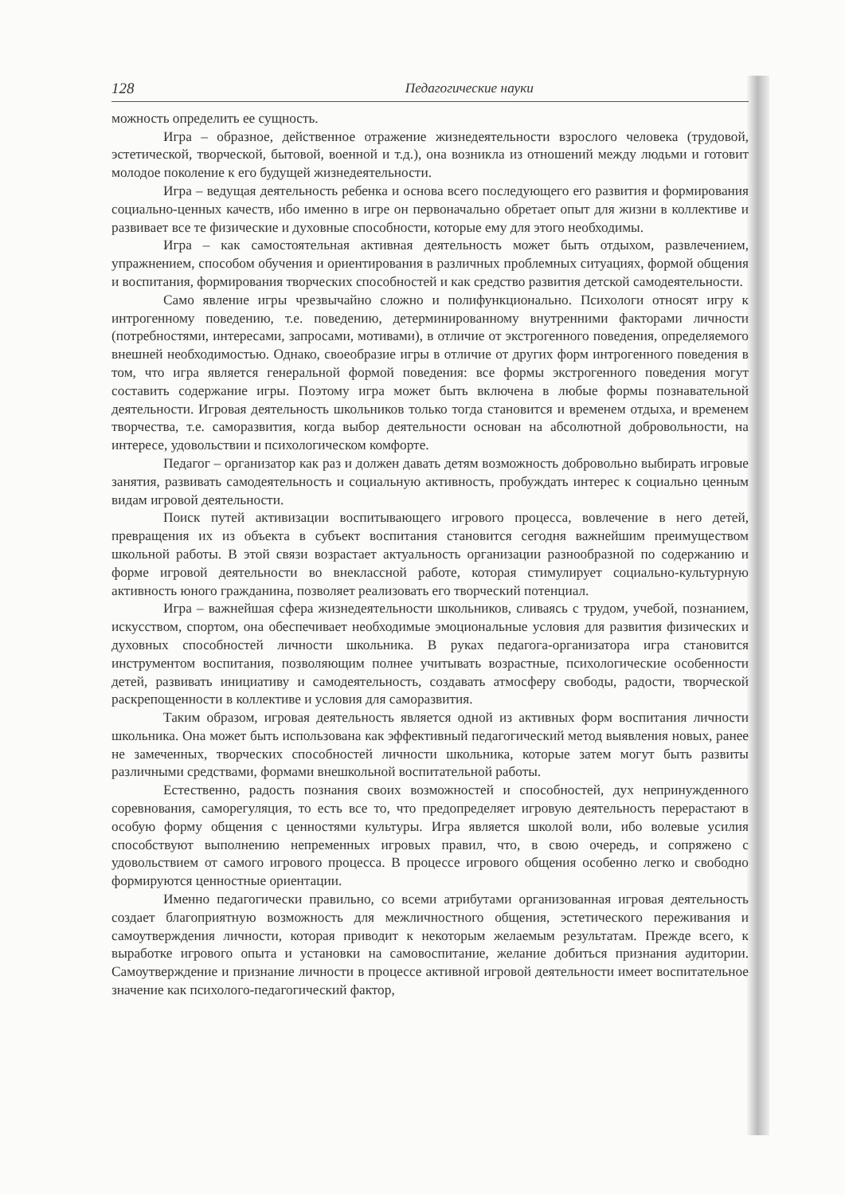128 Педагогические науки
можность определить ее сущность.
Игра – образное, действенное отражение жизнедеятельности взрослого человека (трудовой, эстетической, творческой, бытовой, военной и т.д.), она возникла из отношений между людьми и готовит молодое поколение к его будущей жизнедеятельности.
Игра – ведущая деятельность ребенка и основа всего последующего его развития и формирования социально-ценных качеств, ибо именно в игре он первоначально обретает опыт для жизни в коллективе и развивает все те физические и духовные способности, которые ему для этого необходимы.
Игра – как самостоятельная активная деятельность может быть отдыхом, развлечением, упражнением, способом обучения и ориентирования в различных проблемных ситуациях, формой общения и воспитания, формирования творческих способностей и как средство развития детской самодеятельности.
Само явление игры чрезвычайно сложно и полифункционально. Психологи относят игру к интрогенному поведению, т.е. поведению, детерминированному внутренними факторами личности (потребностями, интересами, запросами, мотивами), в отличие от экстрогенного поведения, определяемого внешней необходимостью. Однако, своеобразие игры в отличие от других форм интрогенного поведения в том, что игра является генеральной формой поведения: все формы экстрогенного поведения могут составить содержание игры. Поэтому игра может быть включена в любые формы познавательной деятельности. Игровая деятельность школьников только тогда становится и временем отдыха, и временем творчества, т.е. саморазвития, когда выбор деятельности основан на абсолютной добровольности, на интересе, удовольствии и психологическом комфорте.
Педагог – организатор как раз и должен давать детям возможность добровольно выбирать игровые занятия, развивать самодеятельность и социальную активность, пробуждать интерес к социально ценным видам игровой деятельности.
Поиск путей активизации воспитывающего игрового процесса, вовлечение в него детей, превращения их из объекта в субъект воспитания становится сегодня важнейшим преимуществом школьной работы. В этой связи возрастает актуальность организации разнообразной по содержанию и форме игровой деятельности во внеклассной работе, которая стимулирует социально-культурную активность юного гражданина, позволяет реализовать его творческий потенциал.
Игра – важнейшая сфера жизнедеятельности школьников, сливаясь с трудом, учебой, познанием, искусством, спортом, она обеспечивает необходимые эмоциональные условия для развития физических и духовных способностей личности школьника. В руках педагога-организатора игра становится инструментом воспитания, позволяющим полнее учитывать возрастные, психологические особенности детей, развивать инициативу и самодеятельность, создавать атмосферу свободы, радости, творческой раскрепощенности в коллективе и условия для саморазвития.
Таким образом, игровая деятельность является одной из активных форм воспитания личности школьника. Она может быть использована как эффективный педагогический метод выявления новых, ранее не замеченных, творческих способностей личности школьника, которые затем могут быть развиты различными средствами, формами внешкольной воспитательной работы.
Естественно, радость познания своих возможностей и способностей, дух непринужденного соревнования, саморегуляция, то есть все то, что предопределяет игровую деятельность перерастают в особую форму общения с ценностями культуры. Игра является школой воли, ибо волевые усилия способствуют выполнению непременных игровых правил, что, в свою очередь, и сопряжено с удовольствием от самого игрового процесса. В процессе игрового общения особенно легко и свободно формируются ценностные ориентации.
Именно педагогически правильно, со всеми атрибутами организованная игровая деятельность создает благоприятную возможность для межличностного общения, эстетического переживания и самоутверждения личности, которая приводит к некоторым желаемым результатам. Прежде всего, к выработке игрового опыта и установки на самовоспитание, желание добиться признания аудитории. Самоутверждение и признание личности в процессе активной игровой деятельности имеет воспитательное значение как психолого-педагогический фактор,